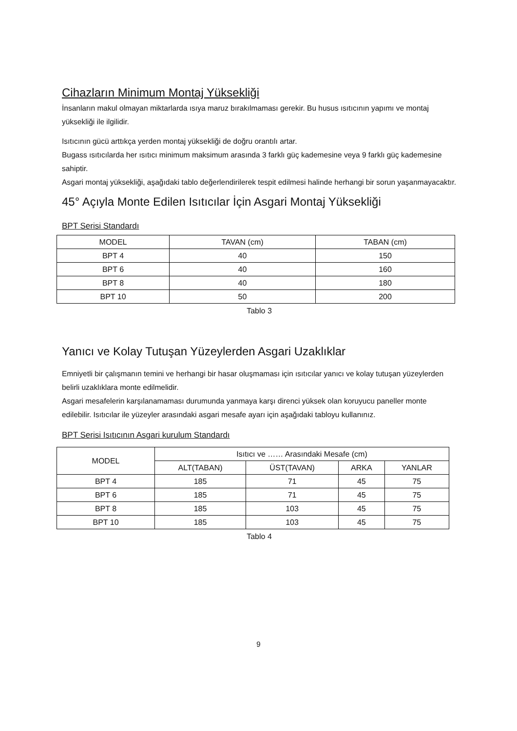Cihazların Minimum Montaj Yüksekliği
İnsanların makul olmayan miktarlarda ısıya maruz bırakılmaması gerekir. Bu husus ısıtıcının yapımı ve montaj yüksekliği ile ilgilidir.
Isıtıcının gücü arttıkça yerden montaj yüksekliği de doğru orantılı artar.
Bugass ısıtıcılarda her ısıtıcı minimum maksimum arasında 3 farklı güç kademesine veya 9 farklı güç kademesine sahiptir.
Asgari montaj yüksekliği, aşağıdaki tablo değerlendirilerek tespit edilmesi halinde herhangi bir sorun yaşanmayacaktır.
45° Açıyla Monte Edilen Isıtıcılar İçin Asgari Montaj Yüksekliği
BPT Serisi Standardı
| MODEL | TAVAN (cm) | TABAN (cm) |
| --- | --- | --- |
| BPT 4 | 40 | 150 |
| BPT 6 | 40 | 160 |
| BPT 8 | 40 | 180 |
| BPT 10 | 50 | 200 |
Tablo 3
Yanıcı ve Kolay Tutuşan Yüzeylerden Asgari Uzaklıklar
Emniyetli bir çalışmanın temini ve herhangi bir hasar oluşmaması için ısıtıcılar yanıcı ve kolay tutuşan yüzeylerden belirli uzaklıklara monte edilmelidir.
Asgari mesafelerin karşılanamaması durumunda yanmaya karşı direnci yüksek olan koruyucu paneller monte edilebilir. Isıtıcılar ile yüzeyler arasındaki asgari mesafe ayarı için aşağıdaki tabloyu kullanınız.
BPT Serisi Isıtıcının Asgari kurulum Standardı
| MODEL | Isıtıcı ve …… Arasındaki Mesafe (cm) | | | |
| | ALT(TABAN) | ÜST(TAVAN) | ARKA | YANLAR |
| BPT 4 | 185 | 71 | 45 | 75 |
| BPT 6 | 185 | 71 | 45 | 75 |
| BPT 8 | 185 | 103 | 45 | 75 |
| BPT 10 | 185 | 103 | 45 | 75 |
Tablo 4
9